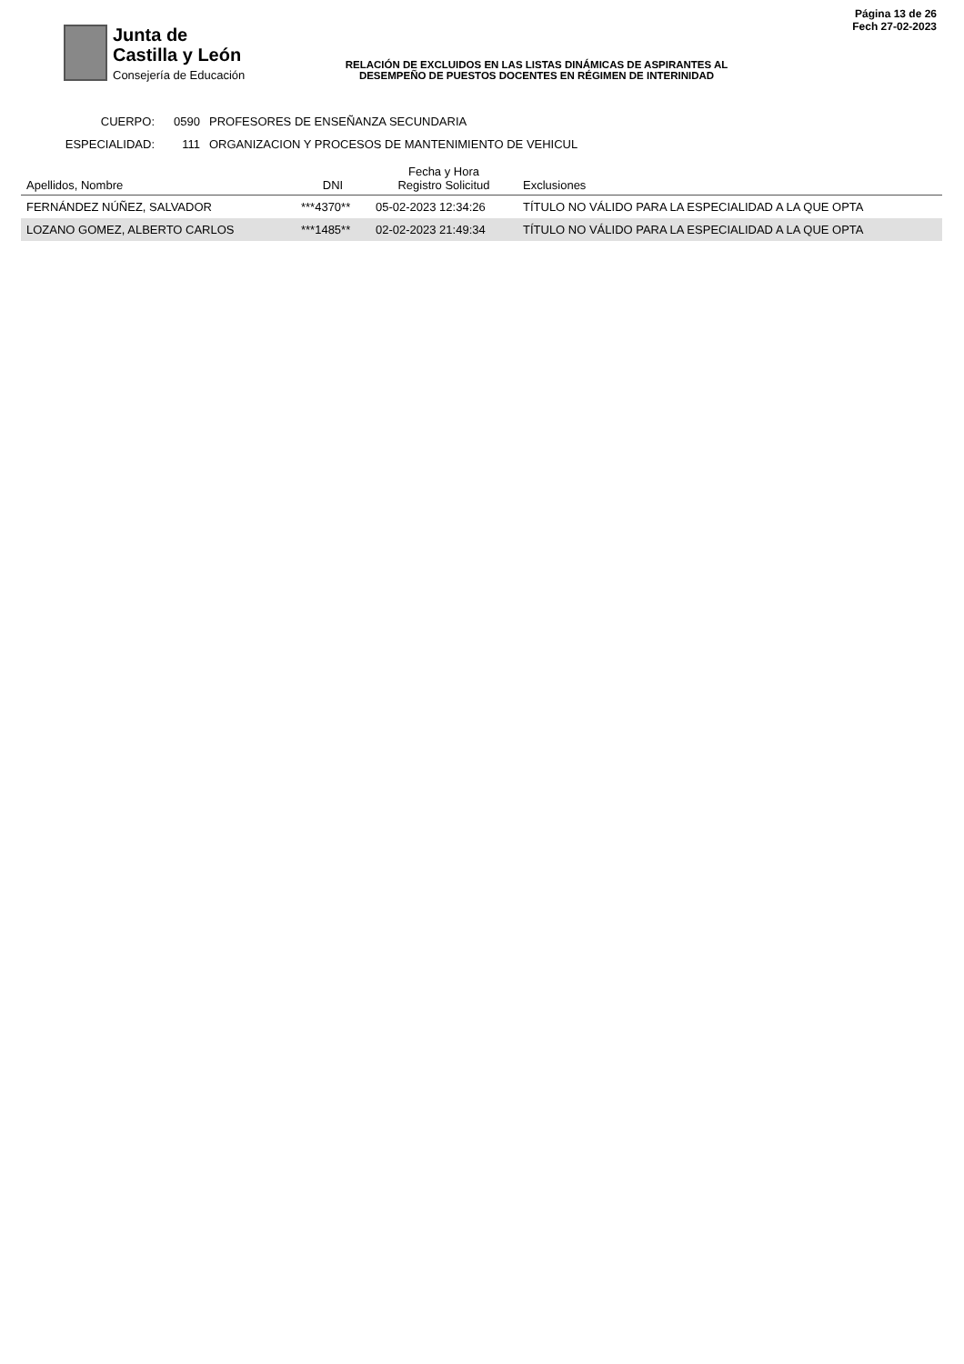Junta de
Castilla y León
Consejería de Educación
RELACIÓN DE EXCLUIDOS EN LAS LISTAS DINÁMICAS DE ASPIRANTES AL
DESEMPEÑO DE PUESTOS DOCENTES EN RÉGIMEN DE INTERINIDAD
Página 13 de 26
Fech 27-02-2023
CUERPO: 0590 PROFESORES DE ENSEÑANZA SECUNDARIA
ESPECIALIDAD: 111 ORGANIZACION Y PROCESOS DE MANTENIMIENTO DE VEHICUL
| Apellidos, Nombre | DNI | Fecha y Hora Registro Solicitud | Exclusiones |
| --- | --- | --- | --- |
| FERNÁNDEZ NÚÑEZ, SALVADOR | ***4370** | 05-02-2023 12:34:26 | TÍTULO NO VÁLIDO PARA LA ESPECIALIDAD A LA QUE OPTA |
| LOZANO GOMEZ, ALBERTO CARLOS | ***1485** | 02-02-2023 21:49:34 | TÍTULO NO VÁLIDO PARA LA ESPECIALIDAD A LA QUE OPTA |